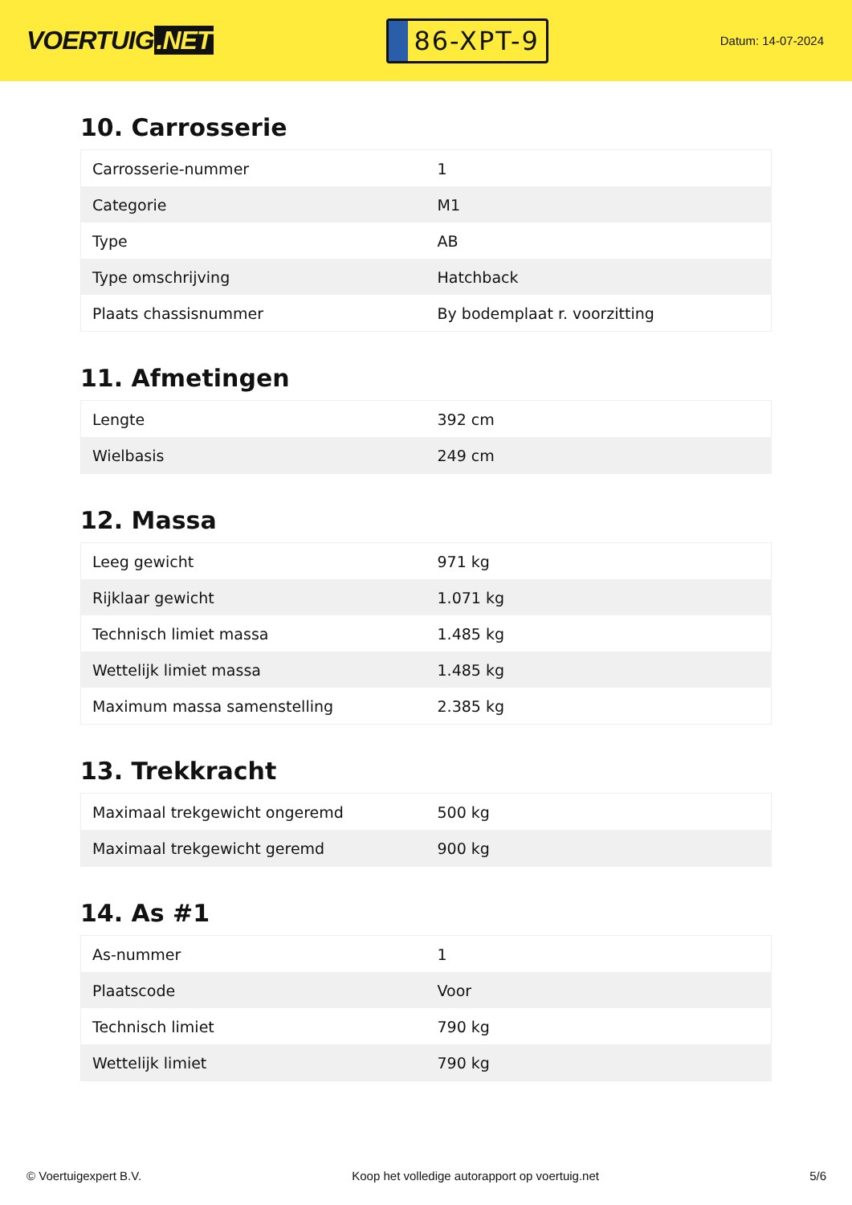VOERTUIG.NET
86-XPT-9
Datum: 14-07-2024
10. Carrosserie
| Carrosserie-nummer | 1 |
| Categorie | M1 |
| Type | AB |
| Type omschrijving | Hatchback |
| Plaats chassisnummer | By bodemplaat r. voorzitting |
11. Afmetingen
| Lengte | 392 cm |
| Wielbasis | 249 cm |
12. Massa
| Leeg gewicht | 971 kg |
| Rijklaar gewicht | 1.071 kg |
| Technisch limiet massa | 1.485 kg |
| Wettelijk limiet massa | 1.485 kg |
| Maximum massa samenstelling | 2.385 kg |
13. Trekkracht
| Maximaal trekgewicht ongeremd | 500 kg |
| Maximaal trekgewicht geremd | 900 kg |
14. As #1
| As-nummer | 1 |
| Plaatscode | Voor |
| Technisch limiet | 790 kg |
| Wettelijk limiet | 790 kg |
© Voertuigexpert B.V. Koop het volledige autorapport op voertuig.net 5/6